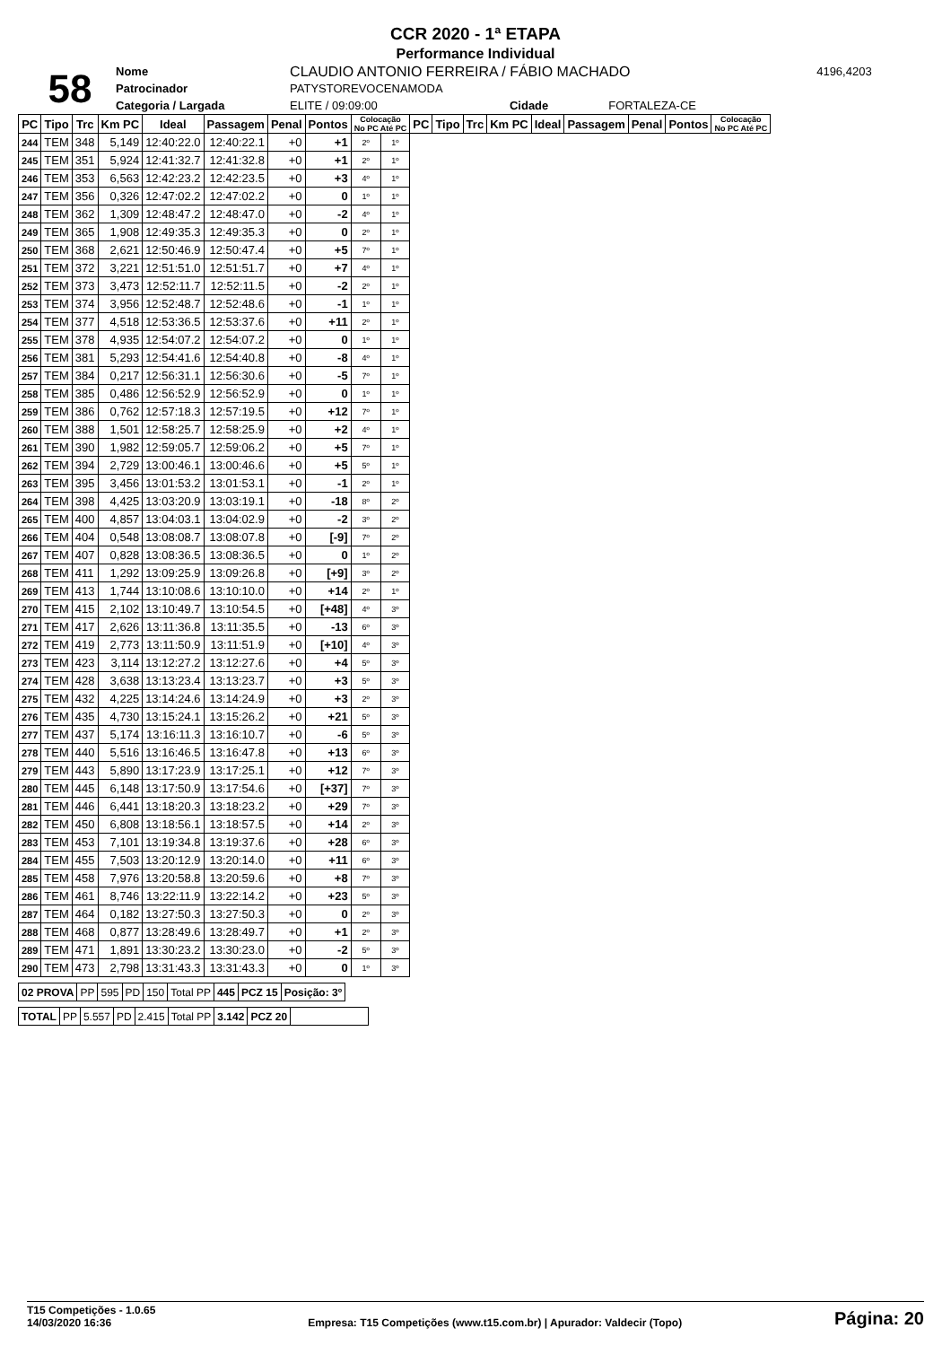CCR 2020 - 1ª ETAPA
Performance Individual
| 58 | Nome | CLAUDIO ANTONIO FERREIRA / FÁBIO MACHADO | | | | 4196,4203 |
| | Patrocinador | PATYSTOREVOCENAMODA | | | | |
| | Categoria / Largada | ELITE / 09:09:00 | | Cidade | FORTALEZA-CE | |
| PC | Tipo | Trc | Km PC | Ideal | Passagem | Penal | Pontos | Colocação No PC Até PC | | PC | Tipo | Trc | Km PC | Ideal | Passagem | Penal | Pontos | Colocação No PC Até PC |
| --- | --- | --- | --- | --- | --- | --- | --- | --- | --- | --- | --- | --- | --- | --- | --- | --- | --- | --- |
| 244 | TEM | 348 | 5,149 | 12:40:22.0 | 12:40:22.1 | +0 | +1 | 2º | 1º | | | | | | | | | |
| 245 | TEM | 351 | 5,924 | 12:41:32.7 | 12:41:32.8 | +0 | +1 | 2º | 1º | | | | | | | | | |
| 246 | TEM | 353 | 6,563 | 12:42:23.2 | 12:42:23.5 | +0 | +3 | 4º | 1º | | | | | | | | | |
| 247 | TEM | 356 | 0,326 | 12:47:02.2 | 12:47:02.2 | +0 | 0 | 1º | 1º | | | | | | | | | |
| 248 | TEM | 362 | 1,309 | 12:48:47.2 | 12:48:47.0 | +0 | -2 | 4º | 1º | | | | | | | | | |
| 249 | TEM | 365 | 1,908 | 12:49:35.3 | 12:49:35.3 | +0 | 0 | 2º | 1º | | | | | | | | | |
| 250 | TEM | 368 | 2,621 | 12:50:46.9 | 12:50:47.4 | +0 | +5 | 7º | 1º | | | | | | | | | |
| 251 | TEM | 372 | 3,221 | 12:51:51.0 | 12:51:51.7 | +0 | +7 | 4º | 1º | | | | | | | | | |
| 252 | TEM | 373 | 3,473 | 12:52:11.7 | 12:52:11.5 | +0 | -2 | 2º | 1º | | | | | | | | | |
| 253 | TEM | 374 | 3,956 | 12:52:48.7 | 12:52:48.6 | +0 | -1 | 1º | 1º | | | | | | | | | |
| 254 | TEM | 377 | 4,518 | 12:53:36.5 | 12:53:37.6 | +0 | +11 | 2º | 1º | | | | | | | | | |
| 255 | TEM | 378 | 4,935 | 12:54:07.2 | 12:54:07.2 | +0 | 0 | 1º | 1º | | | | | | | | | |
| 256 | TEM | 381 | 5,293 | 12:54:41.6 | 12:54:40.8 | +0 | -8 | 4º | 1º | | | | | | | | | |
| 257 | TEM | 384 | 0,217 | 12:56:31.1 | 12:56:30.6 | +0 | -5 | 7º | 1º | | | | | | | | | |
| 258 | TEM | 385 | 0,486 | 12:56:52.9 | 12:56:52.9 | +0 | 0 | 1º | 1º | | | | | | | | | |
| 259 | TEM | 386 | 0,762 | 12:57:18.3 | 12:57:19.5 | +0 | +12 | 7º | 1º | | | | | | | | | |
| 260 | TEM | 388 | 1,501 | 12:58:25.7 | 12:58:25.9 | +0 | +2 | 4º | 1º | | | | | | | | | |
| 261 | TEM | 390 | 1,982 | 12:59:05.7 | 12:59:06.2 | +0 | +5 | 7º | 1º | | | | | | | | | |
| 262 | TEM | 394 | 2,729 | 13:00:46.1 | 13:00:46.6 | +0 | +5 | 5º | 1º | | | | | | | | | |
| 263 | TEM | 395 | 3,456 | 13:01:53.2 | 13:01:53.1 | +0 | -1 | 2º | 1º | | | | | | | | | |
| 264 | TEM | 398 | 4,425 | 13:03:20.9 | 13:03:19.1 | +0 | -18 | 8º | 2º | | | | | | | | | |
| 265 | TEM | 400 | 4,857 | 13:04:03.1 | 13:04:02.9 | +0 | -2 | 3º | 2º | | | | | | | | | |
| 266 | TEM | 404 | 0,548 | 13:08:08.7 | 13:08:07.8 | +0 | [-9] | 7º | 2º | | | | | | | | | |
| 267 | TEM | 407 | 0,828 | 13:08:36.5 | 13:08:36.5 | +0 | 0 | 1º | 2º | | | | | | | | | |
| 268 | TEM | 411 | 1,292 | 13:09:25.9 | 13:09:26.8 | +0 | [+9] | 3º | 2º | | | | | | | | | |
| 269 | TEM | 413 | 1,744 | 13:10:08.6 | 13:10:10.0 | +0 | +14 | 2º | 1º | | | | | | | | | |
| 270 | TEM | 415 | 2,102 | 13:10:49.7 | 13:10:54.5 | +0 | [+48] | 4º | 3º | | | | | | | | | |
| 271 | TEM | 417 | 2,626 | 13:11:36.8 | 13:11:35.5 | +0 | -13 | 6º | 3º | | | | | | | | | |
| 272 | TEM | 419 | 2,773 | 13:11:50.9 | 13:11:51.9 | +0 | [+10] | 4º | 3º | | | | | | | | | |
| 273 | TEM | 423 | 3,114 | 13:12:27.2 | 13:12:27.6 | +0 | +4 | 5º | 3º | | | | | | | | | |
| 274 | TEM | 428 | 3,638 | 13:13:23.4 | 13:13:23.7 | +0 | +3 | 5º | 3º | | | | | | | | | |
| 275 | TEM | 432 | 4,225 | 13:14:24.6 | 13:14:24.9 | +0 | +3 | 2º | 3º | | | | | | | | | |
| 276 | TEM | 435 | 4,730 | 13:15:24.1 | 13:15:26.2 | +0 | +21 | 5º | 3º | | | | | | | | | |
| 277 | TEM | 437 | 5,174 | 13:16:11.3 | 13:16:10.7 | +0 | -6 | 5º | 3º | | | | | | | | | |
| 278 | TEM | 440 | 5,516 | 13:16:46.5 | 13:16:47.8 | +0 | +13 | 6º | 3º | | | | | | | | | |
| 279 | TEM | 443 | 5,890 | 13:17:23.9 | 13:17:25.1 | +0 | +12 | 7º | 3º | | | | | | | | | |
| 280 | TEM | 445 | 6,148 | 13:17:50.9 | 13:17:54.6 | +0 | [+37] | 7º | 3º | | | | | | | | | |
| 281 | TEM | 446 | 6,441 | 13:18:20.3 | 13:18:23.2 | +0 | +29 | 7º | 3º | | | | | | | | | |
| 282 | TEM | 450 | 6,808 | 13:18:56.1 | 13:18:57.5 | +0 | +14 | 2º | 3º | | | | | | | | | |
| 283 | TEM | 453 | 7,101 | 13:19:34.8 | 13:19:37.6 | +0 | +28 | 6º | 3º | | | | | | | | | |
| 284 | TEM | 455 | 7,503 | 13:20:12.9 | 13:20:14.0 | +0 | +11 | 6º | 3º | | | | | | | | | |
| 285 | TEM | 458 | 7,976 | 13:20:58.8 | 13:20:59.6 | +0 | +8 | 7º | 3º | | | | | | | | | |
| 286 | TEM | 461 | 8,746 | 13:22:11.9 | 13:22:14.2 | +0 | +23 | 5º | 3º | | | | | | | | | |
| 287 | TEM | 464 | 0,182 | 13:27:50.3 | 13:27:50.3 | +0 | 0 | 2º | 3º | | | | | | | | | |
| 288 | TEM | 468 | 0,877 | 13:28:49.6 | 13:28:49.7 | +0 | +1 | 2º | 3º | | | | | | | | | |
| 289 | TEM | 471 | 1,891 | 13:30:23.2 | 13:30:23.0 | +0 | -2 | 5º | 3º | | | | | | | | | |
| 290 | TEM | 473 | 2,798 | 13:31:43.3 | 13:31:43.3 | +0 | 0 | 1º | 3º | | | | | | | | | |
| 02 PROVA | PP | 595 | PD | 150 | Total PP | 445 | PCZ 15 | Posição: 3º |
| TOTAL | PP | 5.557 | PD | 2.415 | Total PP | 3.142 | PCZ 20 | |
T15 Competições - 1.0.65
14/03/2020 16:36
Empresa: T15 Competições (www.t15.com.br) | Apurador: Valdecir (Topo)
Página: 20